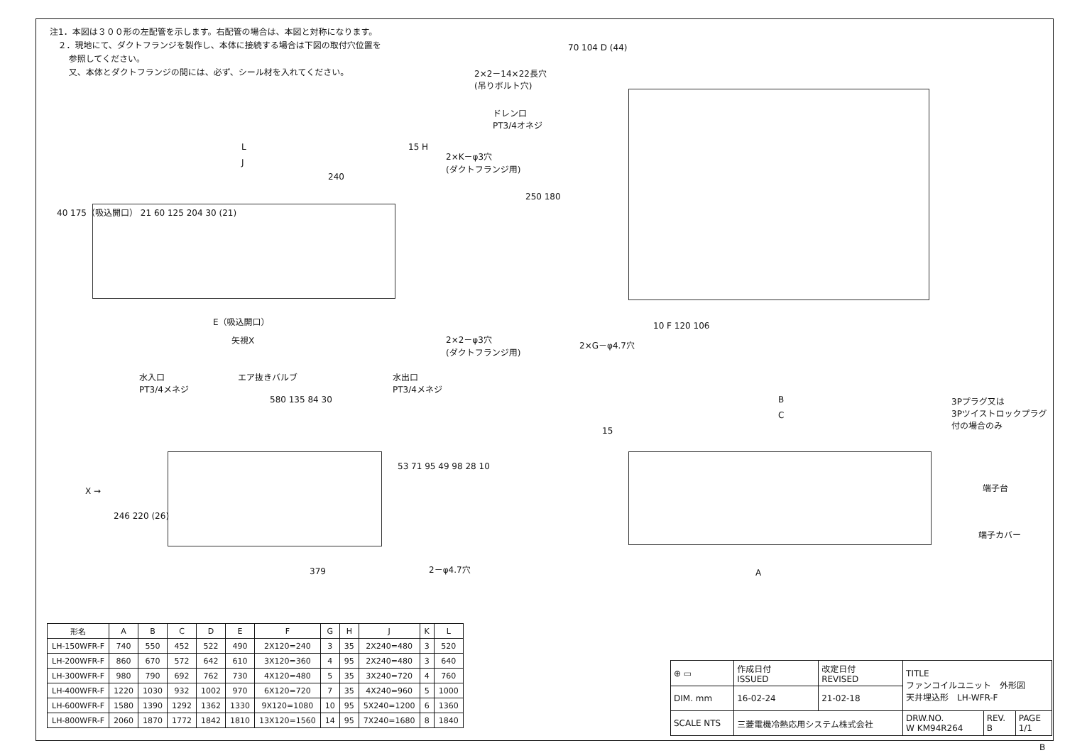注1．本図は３００形の左配管を示します。右配管の場合は、本図と対称になります。
２．現地にて、ダクトフランジを製作し、本体に接続する場合は下図の取付穴位置を
参照してください。
又、本体とダクトフランジの間には、必ず、シール材を入れてください。
L
J
240
15 H
2×K－φ3穴
(ダクトフランジ用)
E（吸込開口）
矢視X
2×2－φ3穴
(ダクトフランジ用)
40 175（吸込開口） 21 60 125 204 30 (21)
70 104 D (44)
2×2－14×22長穴
(吊りボルト穴)
ドレン口
PT3/4オネジ
250 180
2×G－φ4.7穴
10 F 120 106
水入口
PT3/4メネジ
エア抜きバルブ
水出口
PT3/4メネジ
580 135 84 30
X →
246 220 (26)
53 71 95 49 98 28 10
379
2－φ4.7穴
B
C
15
3Pプラグ又は
3Pツイストロックプラグ
付の場合のみ
端子台
端子カバー
A
| 形名 | A | B | C | D | E | F | G | H | J | K | L |
| --- | --- | --- | --- | --- | --- | --- | --- | --- | --- | --- | --- |
| LH-150WFR-F | 740 | 550 | 452 | 522 | 490 | 2X120=240 | 3 | 35 | 2X240=480 | 3 | 520 |
| LH-200WFR-F | 860 | 670 | 572 | 642 | 610 | 3X120=360 | 4 | 95 | 2X240=480 | 3 | 640 |
| LH-300WFR-F | 980 | 790 | 692 | 762 | 730 | 4X120=480 | 5 | 35 | 3X240=720 | 4 | 760 |
| LH-400WFR-F | 1220 | 1030 | 932 | 1002 | 970 | 6X120=720 | 7 | 35 | 4X240=960 | 5 | 1000 |
| LH-600WFR-F | 1580 | 1390 | 1292 | 1362 | 1330 | 9X120=1080 | 10 | 95 | 5X240=1200 | 6 | 1360 |
| LH-800WFR-F | 2060 | 1870 | 1772 | 1842 | 1810 | 13X120=1560 | 14 | 95 | 7X240=1680 | 8 | 1840 |
| ⊕ ▭ | 作成日付 ISSUED | 改定日付 REVISED | TITLE ファンコイルユニット 外形図 天井埋込形 LH-WFR-F | | |
| DIM. mm | 16-02-24 | 21-02-18 | | | |
| SCALE NTS | 三菱電機冷熱応用システム株式会社 | | DRW.NO. W KM94R264 | REV. B | PAGE 1/1 |
B